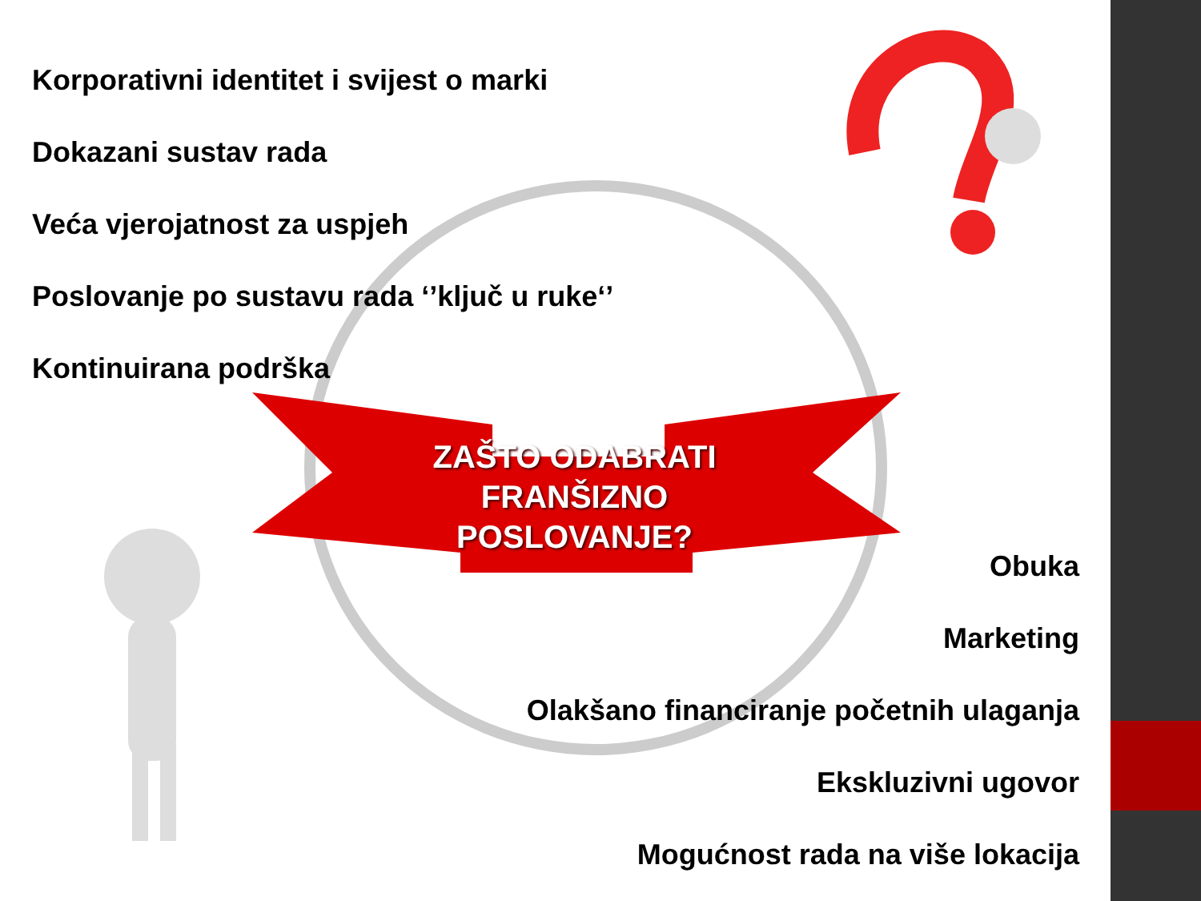Korporativni identitet i svijest o marki
Dokazani sustav rada
Veća vjerojatnost za uspjeh
Poslovanje po sustavu rada ‘’ključ u ruke‘’
Kontinuirana podrška
ZAŠTO ODABRATI FRANŠIZNO POSLOVANJE?
Obuka
Marketing
Olakšano financiranje početnih ulaganja
Ekskluzivni ugovor
Mogućnost rada na više lokacija